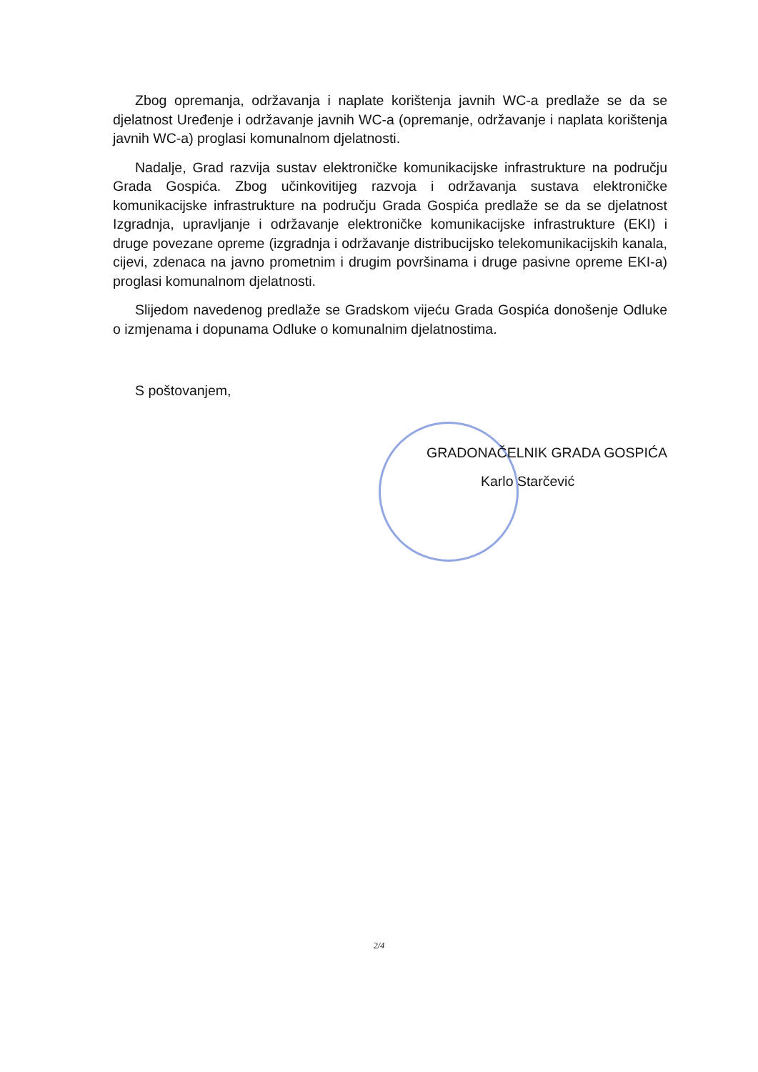Zbog opremanja, održavanja i naplate korištenja javnih WC-a predlaže se da se djelatnost Uređenje i održavanje javnih WC-a (opremanje, održavanje i naplata korištenja javnih WC-a) proglasi komunalnom djelatnosti.
Nadalje, Grad razvija sustav elektroničke komunikacijske infrastrukture na području Grada Gospića. Zbog učinkovitijeg razvoja i održavanja sustava elektroničke komunikacijske infrastrukture na području Grada Gospića predlaže se da se djelatnost Izgradnja, upravljanje i održavanje elektroničke komunikacijske infrastrukture (EKI) i druge povezane opreme (izgradnja i održavanje distribucijsko telekomunikacijskih kanala, cijevi, zdenaca na javno prometnim i drugim površinama i druge pasivne opreme EKI-a) proglasi komunalnom djelatnosti.
Slijedom navedenog predlaže se Gradskom vijeću Grada Gospića donošenje Odluke o izmjenama i dopunama Odluke o komunalnim djelatnostima.
S poštovanjem,
GRADONAČELNIK GRADA GOSPIĆA
Karlo Starčević
2/4